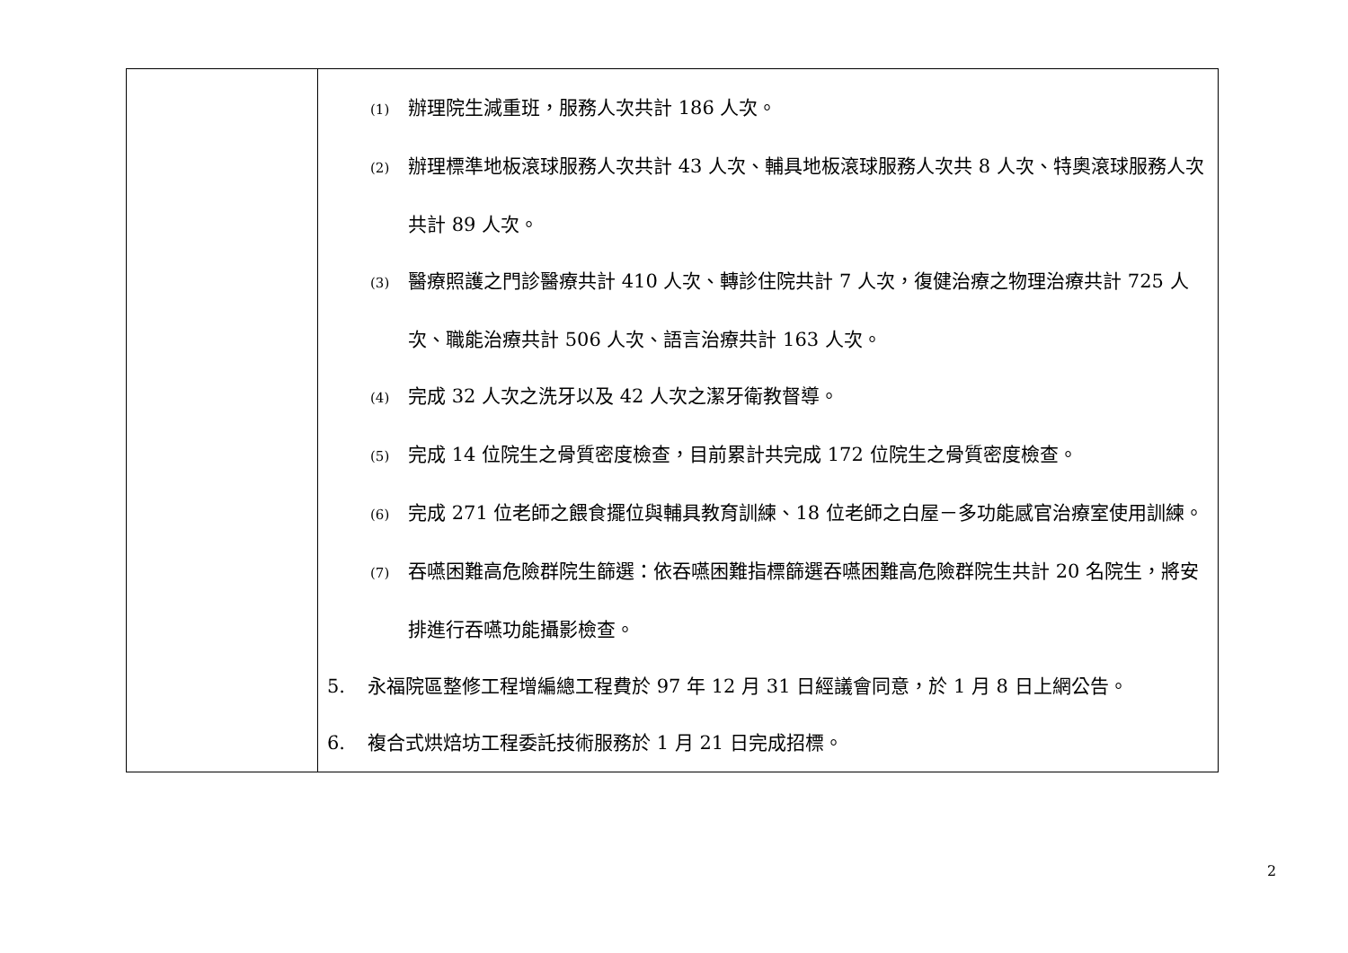| | (1) 辦理院生減重班，服務人次共計 186 人次。 (2) 辦理標準地板滾球服務人次共計 43 人次、輔具地板滾球服務人次共 8 人次、特奧滾球服務人次共計 89 人次。 (3) 醫療照護之門診醫療共計 410 人次、轉診住院共計 7 人次，復健治療之物理治療共計 725 人次、職能治療共計 506 人次、語言治療共計 163 人次。 (4) 完成 32 人次之洗牙以及 42 人次之潔牙衛教督導。 (5) 完成 14 位院生之骨質密度檢查，目前累計共完成 172 位院生之骨質密度檢查。 (6) 完成 271 位老師之餵食擺位與輔具教育訓練、18 位老師之白屋－多功能感官治療室使用訓練。 (7) 吞嚥困難高危險群院生篩選：依吞嚥困難指標篩選吞嚥困難高危險群院生共計 20 名院生，將安排進行吞嚥功能攝影檢查。 5. 永福院區整修工程增編總工程費於 97 年 12 月 31 日經議會同意，於 1 月 8 日上網公告。 6. 複合式烘焙坊工程委託技術服務於 1 月 21 日完成招標。 |
2